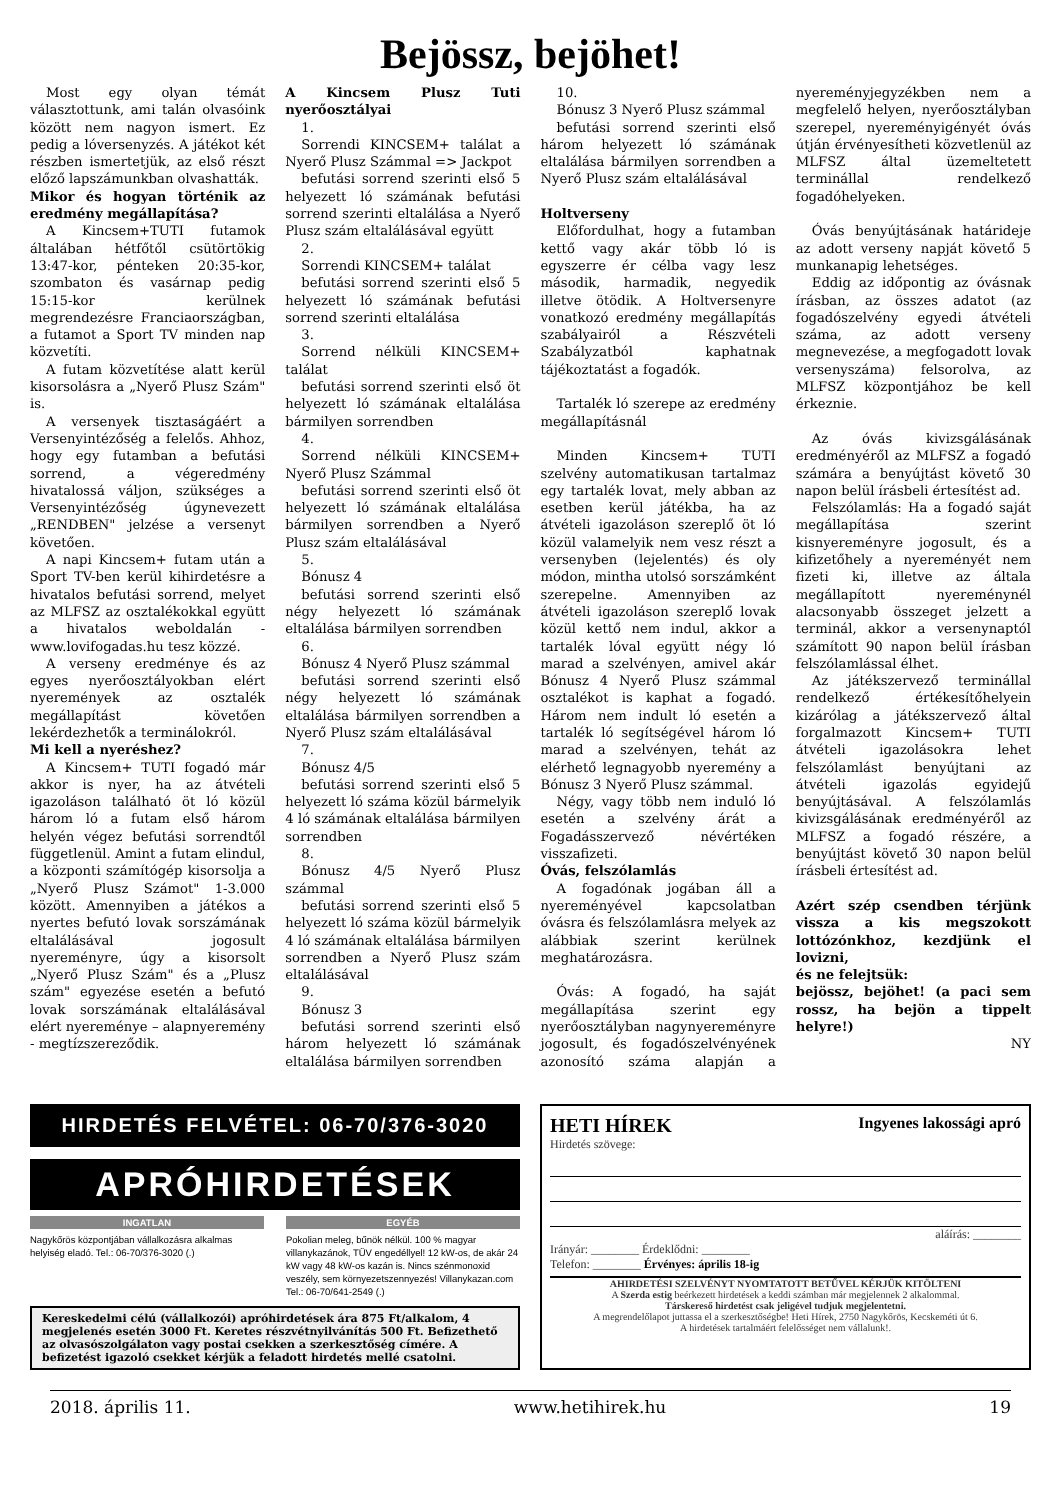Bejössz, bejöhet!
Most egy olyan témát választottunk, ami talán olvasóink között nem nagyon ismert. Ez pedig a lóversenyzés. A játékot két részben ismertetjük, az első részt előző lapszámunkban olvashatták.
Mikor és hogyan történik az eredmény megállapítása?
A Kincsem+TUTI futamok általában hétfőtől csütörtökig 13:47-kor, pénteken 20:35-kor, szombaton és vasárnap pedig 15:15-kor kerülnek megrendezésre Franciaországban, a futamot a Sport TV minden nap közvetíti.
A futam közvetítése alatt kerül kisorsolásra a „Nyerő Plusz Szám" is.
A versenyek tisztaságáért a Versenyintézőség a felelős. Ahhoz, hogy egy futamban a befutási sorrend, a végeredmény hivatalossá váljon, szükséges a Versenyintézőség úgynevezett „RENDBEN" jelzése a versenyt követően.
A napi Kincsem+ futam után a Sport TV-ben kerül kihirdetésre a hivatalos befutási sorrend, melyet az MLFSZ az osztalékokkal együtt a hivatalos weboldalán - www.lovifogadas.hu tesz közzé.
A verseny eredménye és az egyes nyerőosztályokban elért nyeremények az osztalék megállapítást követően lekérdezhetők a terminálokról.
Mi kell a nyeréshez?
A Kincsem+ TUTI fogadó már akkor is nyer, ha az átvételi igazoláson található öt ló közül három ló a futam első három helyén végez befutási sorrendtől függetlenül. Amint a futam elindul, a központi számítógép kisorsolja a „Nyerő Plusz Számot" 1-3.000 között. Amennyiben a játékos a nyertes befutó lovak sorszámának eltalálásával jogosult nyereményre, úgy a kisorsolt „Nyerő Plusz Szám" és a „Plusz szám" egyezése esetén a befutó lovak sorszámának eltalálásával elért nyereménye – alapnyeremény - megtízszereződik.
A Kincsem Plusz Tuti nyerőosztályai
1.
Sorrendi KINCSEM+ találat a Nyerő Plusz Számmal => Jackpot
befutási sorrend szerinti első 5 helyezett ló számának befutási sorrend szerinti eltalálása a Nyerő Plusz szám eltalálásával együtt
2.
Sorrendi KINCSEM+ találat
befutási sorrend szerinti első 5 helyezett ló számának befutási sorrend szerinti eltalálása
3.
Sorrend nélküli KINCSEM+ találat
befutási sorrend szerinti első öt helyezett ló számának eltalálása bármilyen sorrendben
4.
Sorrend nélküli KINCSEM+ Nyerő Plusz Számmal
befutási sorrend szerinti első öt helyezett ló számának eltalálása bármilyen sorrendben a Nyerő Plusz szám eltalálásával
5.
Bónusz 4
befutási sorrend szerinti első négy helyezett ló számának eltalálása bármilyen sorrendben
6.
Bónusz 4 Nyerő Plusz számmal
befutási sorrend szerinti első négy helyezett ló számának eltalálása bármilyen sorrendben a Nyerő Plusz szám eltalálásával
7.
Bónusz 4/5
befutási sorrend szerinti első 5 helyezett ló száma közül bármelyik 4 ló számának eltalálása bármilyen sorrendben
8.
Bónusz 4/5 Nyerő Plusz számmal
befutási sorrend szerinti első 5 helyezett ló száma közül bármelyik 4 ló számának eltalálása bármilyen sorrendben a Nyerő Plusz szám eltalálásával
9.
Bónusz 3
befutási sorrend szerinti első három helyezett ló számának eltalálása bármilyen sorrendben
10.
Bónusz 3 Nyerő Plusz számmal
befutási sorrend szerinti első három helyezett ló számának eltalálása bármilyen sorrendben a Nyerő Plusz szám eltalálásával
Holtverseny
Előfordulhat, hogy a futamban kettő vagy akár több ló is egyszerre ér célba vagy lesz második, harmadik, negyedik illetve ötödik. A Holtversenyre vonatkozó eredmény megállapítás szabályairól a Részvételi Szabályzatból kaphatnak tájékoztatást a fogadók.
Tartalék ló szerepe az eredmény megállapításnál
Minden Kincsem+ TUTI szelvény automatikusan tartalmaz egy tartalék lovat, mely abban az esetben kerül játékba, ha az átvételi igazoláson szereplő öt ló közül valamelyik nem vesz részt a versenyben (lejelentés) és oly módon, mintha utolsó sorszámként szerepelne. Amennyiben az átvételi igazoláson szereplő lovak közül kettő nem indul, akkor a tartalék lóval együtt négy ló marad a szelvényen, amivel akár Bónusz 4 Nyerő Plusz számmal osztalékot is kaphat a fogadó. Három nem indult ló esetén a tartalék ló segítségével három ló marad a szelvényen, tehát az elérhető legnagyobb nyeremény a Bónusz 3 Nyerő Plusz számmal.
Négy, vagy több nem induló ló esetén a szelvény árát a Fogadásszervező névértéken visszafizeti.
Óvás, felszólamlás
A fogadónak jogában áll a nyereményével kapcsolatban óvásra és felszólamlásra melyek az alábbiak szerint kerülnek meghatározásra.
Óvás: A fogadó, ha saját megállapítása szerint egy nyerőosztályban nagynyereményre jogosult, és fogadószelvényének azonosító száma alapján a nyereményjegyzékben nem a megfelelő helyen, nyerőosztályban szerepel, nyereményigényét óvás útján érvényesítheti közvetlenül az MLFSZ által üzemeltetett terminállal rendelkező fogadóhelyeken.
Óvás benyújtásának határideje az adott verseny napját követő 5 munkanapig lehetséges.
Eddig az időpontig az óvásnak írásban, az összes adatot (az fogadószelvény egyedi átvételi száma, az adott verseny megnevezése, a megfogadott lovak versenyszáma) felsorolva, az MLFSZ központjához be kell érkeznie.
Az óvás kivizsgálásának eredményéről az MLFSZ a fogadó számára a benyújtást követő 30 napon belül írásbeli értesítést ad.
Felszólamlás: Ha a fogadó saját megállapítása szerint kisnyereményre jogosult, és a kifizetőhely a nyereményét nem fizeti ki, illetve az általa megállapított nyereménynél alacsonyabb összeget jelzett a terminál, akkor a versenynaptól számított 90 napon belül írásban felszólamlással élhet.
Az játékszervező terminállal rendelkező értékesítőhelyein kizárólag a játékszervező által forgalmazott Kincsem+ TUTI átvételi igazolásokra lehet felszólamlást benyújtani az átvételi igazolás egyidejű benyújtásával. A felszólamlás kivizsgálásának eredményéről az MLFSZ a fogadó részére, a benyújtást követő 30 napon belül írásbeli értesítést ad.
Azért szép csendben térjünk vissza a kis megszokott lottózónkhoz, kezdjünk el lovizni,
és ne felejtsük:
bejössz, bejöhet! (a paci sem rossz, ha bejön a tippelt helyre!)
NY
HIRDETÉS FELVÉTEL: 06-70/376-3020
APRÓHIRDETÉSEK
INGATLAN
Nagykőrös központjában vállalkozásra alkalmas helyiség eladó. Tel.: 06-70/376-3020 (.)
EGYÉB
Pokolian meleg, bűnök nélkül. 100 % magyar villanykazánok, TÜV engedéllyel! 12 kW-os, de akár 24 kW vagy 48 kW-os kazán is. Nincs szénmonoxid veszély, sem környezetszennyezés! Villanykazan.com Tel.: 06-70/641-2549 (.)
Kereskedelmi célú (vállalkozói) apróhirdetések ára 875 Ft/alkalom, 4 megjelenés esetén 3000 Ft. Keretes részvétnyilvánítás 500 Ft. Befizethető az olvasószolgálaton vagy postai csekken a szerkesztőség címére. A befizetést igazoló csekket kérjük a feladott hirdetés mellé csatolni.
HETI HÍREK Ingyenes lakossági apró
Hirdetés szövege:
aláírás: ________
Irányár: ________ Érdeklődni: ________
Telefon: ________ Érvényes: április 18-ig
AHIRDETÉSI SZELVÉNYT NYOMTATOTT BETŰVEL KÉRJÜK KITÖLTENI
A Szerda estig beérkezett hirdetések a keddi számban már megjelennek 2 alkalommal.
Társkereső hirdetést csak jeligével tudjuk megjelentetni.
A megrendelőlapot juttassa el a szerkesztőségbe! Heti Hírek, 2750 Nagykőrös, Kecskeméti út 6.
A hirdetések tartalmáért felelősséget nem vállalunk!.
2018. április 11. www.hetihirek.hu 19